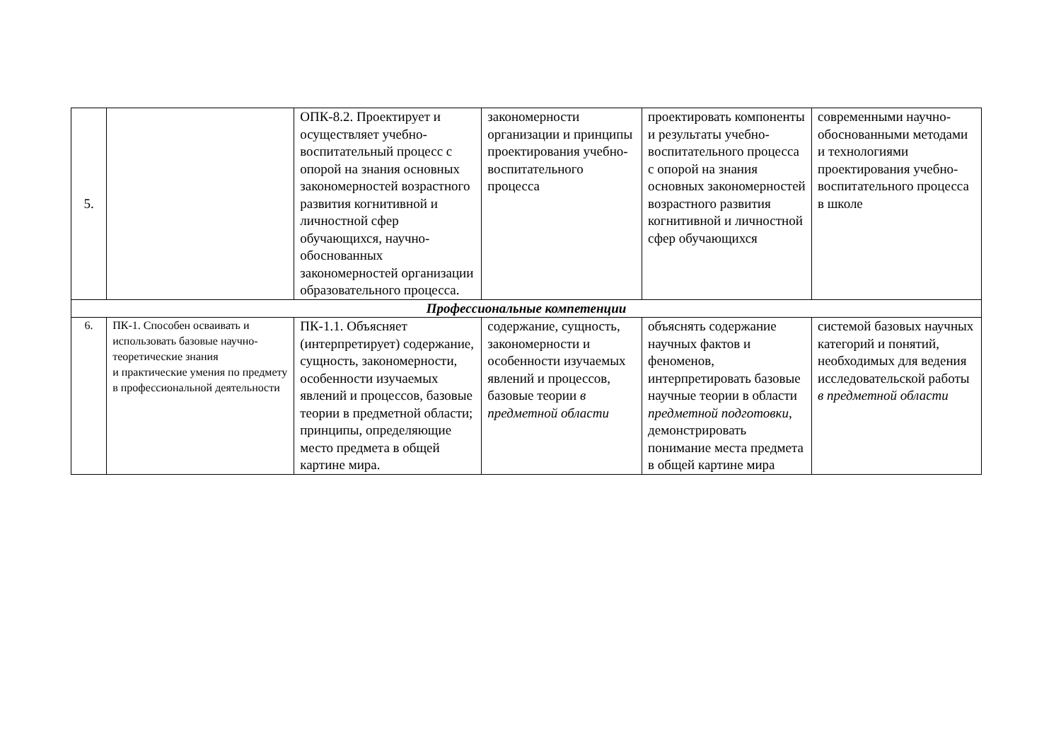| 5. | | ОПК-8.2. Проектирует и осуществляет учебно-воспитательный процесс с опорой на знания основных закономерностей возрастного развития когнитивной и личностной сфер обучающихся, научно-обоснованных закономерностей организации образовательного процесса. | закономерности организации и принципы проектирования учебно-воспитательного процесса | проектировать компоненты и результаты учебно-воспитательного процесса с опорой на знания основных закономерностей возрастного развития когнитивной и личностной сфер обучающихся | современными научно-обоснованными методами и технологиями проектирования учебно-воспитательного процесса в школе |
| Профессиональные компетенции | | | | | |
| 6. | ПК-1. Способен осваивать и использовать базовые научно-теоретические знания и практические умения по предмету в профессиональной деятельности | ПК-1.1. Объясняет (интерпретирует) содержание, сущность, закономерности, особенности изучаемых явлений и процессов, базовые теории в предметной области; принципы, определяющие место предмета в общей картине мира. | содержание, сущность, закономерности и особенности изучаемых явлений и процессов, базовые теории в предметной области | объяснять содержание научных фактов и феноменов, интерпретировать базовые научные теории в области предметной подготовки , демонстрировать понимание места предмета в общей картине мира | системой базовых научных категорий и понятий, необходимых для ведения исследовательской работы в предметной области |